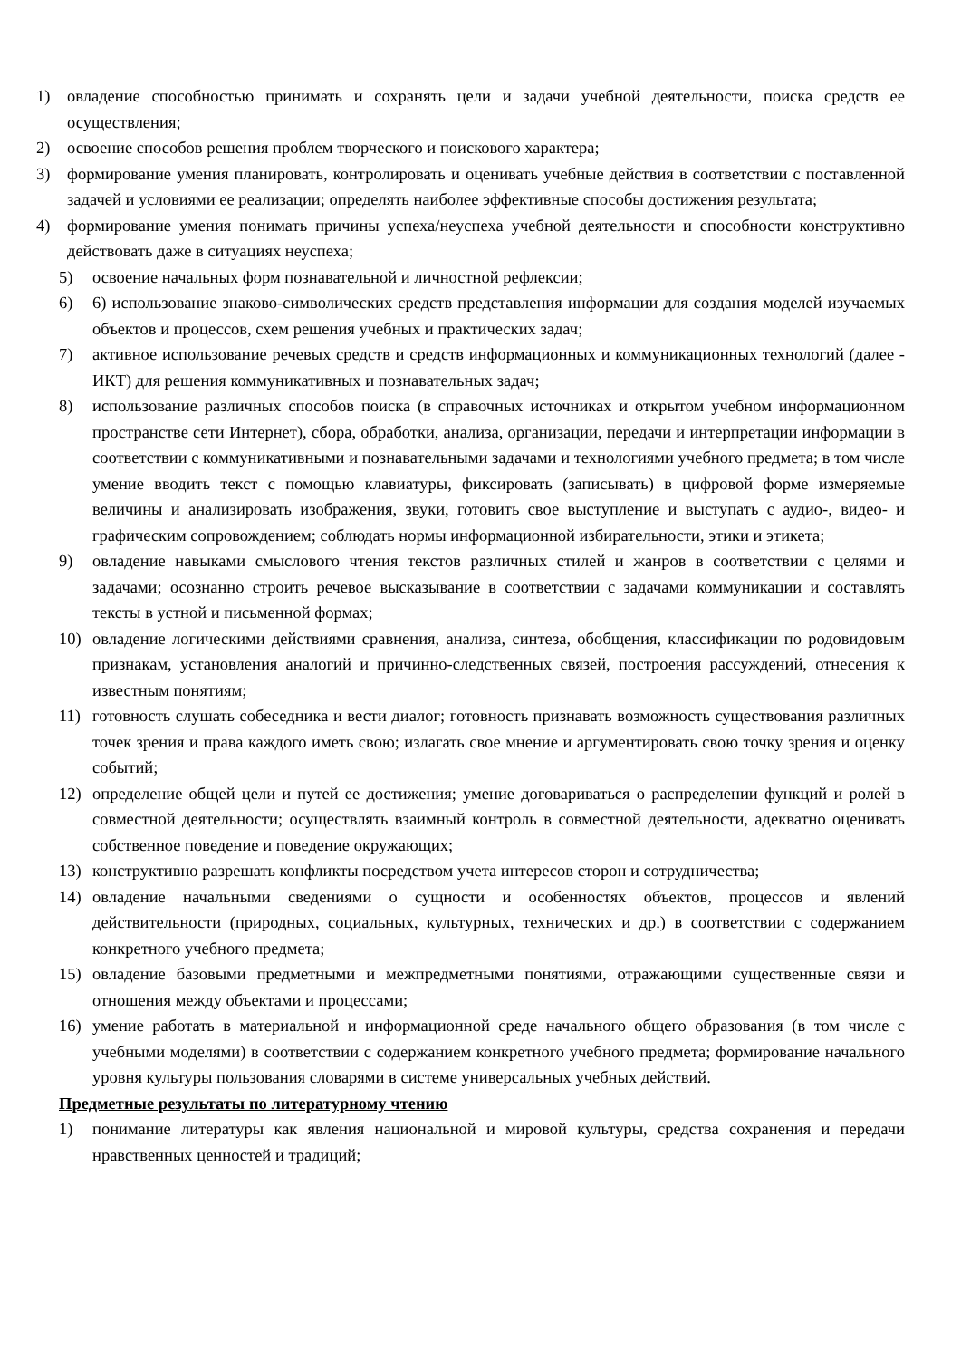1) овладение способностью принимать и сохранять цели и задачи учебной деятельности, поиска средств ее осуществления;
2) освоение способов решения проблем творческого и поискового характера;
3) формирование умения планировать, контролировать и оценивать учебные действия в соответствии с поставленной задачей и условиями ее реализации; определять наиболее эффективные способы достижения результата;
4) формирование умения понимать причины успеха/неуспеха учебной деятельности и способности конструктивно действовать даже в ситуациях неуспеха;
5) освоение начальных форм познавательной и личностной рефлексии;
6) 6) использование знаково-символических средств представления информации для создания моделей изучаемых объектов и процессов, схем решения учебных и практических задач;
7) активное использование речевых средств и средств информационных и коммуникационных технологий (далее - ИКТ) для решения коммуникативных и познавательных задач;
8) использование различных способов поиска (в справочных источниках и открытом учебном информационном пространстве сети Интернет), сбора, обработки, анализа, организации, передачи и интерпретации информации в соответствии с коммуникативными и познавательными задачами и технологиями учебного предмета; в том числе умение вводить текст с помощью клавиатуры, фиксировать (записывать) в цифровой форме измеряемые величины и анализировать изображения, звуки, готовить свое выступление и выступать с аудио-, видео- и графическим сопровождением; соблюдать нормы информационной избирательности, этики и этикета;
9) овладение навыками смыслового чтения текстов различных стилей и жанров в соответствии с целями и задачами; осознанно строить речевое высказывание в соответствии с задачами коммуникации и составлять тексты в устной и письменной формах;
10) овладение логическими действиями сравнения, анализа, синтеза, обобщения, классификации по родовидовым признакам, установления аналогий и причинно-следственных связей, построения рассуждений, отнесения к известным понятиям;
11) готовность слушать собеседника и вести диалог; готовность признавать возможность существования различных точек зрения и права каждого иметь свою; излагать свое мнение и аргументировать свою точку зрения и оценку событий;
12) определение общей цели и путей ее достижения; умение договариваться о распределении функций и ролей в совместной деятельности; осуществлять взаимный контроль в совместной деятельности, адекватно оценивать собственное поведение и поведение окружающих;
13) конструктивно разрешать конфликты посредством учета интересов сторон и сотрудничества;
14) овладение начальными сведениями о сущности и особенностях объектов, процессов и явлений действительности (природных, социальных, культурных, технических и др.) в соответствии с содержанием конкретного учебного предмета;
15) овладение базовыми предметными и межпредметными понятиями, отражающими существенные связи и отношения между объектами и процессами;
16) умение работать в материальной и информационной среде начального общего образования (в том числе с учебными моделями) в соответствии с содержанием конкретного учебного предмета; формирование начального уровня культуры пользования словарями в системе универсальных учебных действий.
Предметные результаты по литературному чтению
1) понимание литературы как явления национальной и мировой культуры, средства сохранения и передачи нравственных ценностей и традиций;